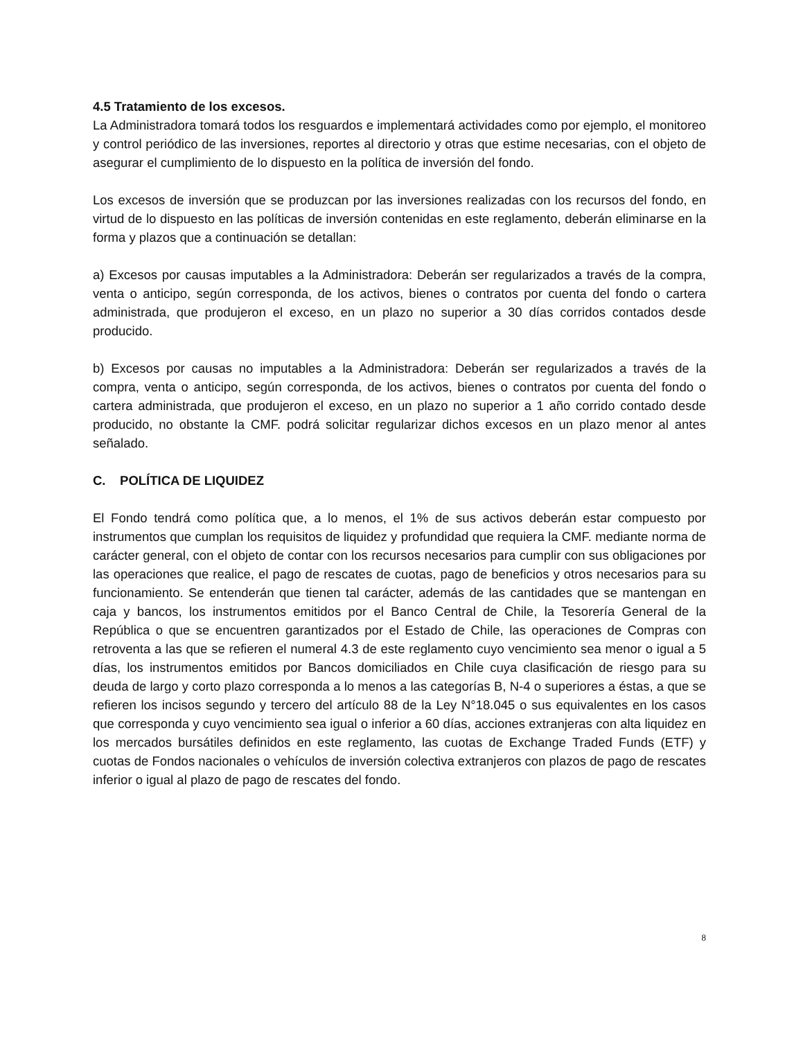4.5 Tratamiento de los excesos.
La Administradora tomará todos los resguardos e implementará actividades como por ejemplo, el monitoreo y control periódico de las inversiones, reportes al directorio y otras que estime necesarias, con el objeto de asegurar el cumplimiento de lo dispuesto en la política de inversión del fondo.
Los excesos de inversión que se produzcan por las inversiones realizadas con los recursos del fondo, en virtud de lo dispuesto en las políticas de inversión contenidas en este reglamento, deberán eliminarse en la forma y plazos que a continuación se detallan:
a) Excesos por causas imputables a la Administradora: Deberán ser regularizados a través de la compra, venta o anticipo, según corresponda, de los activos, bienes o contratos por cuenta del fondo o cartera administrada, que produjeron el exceso, en un plazo no superior a 30 días corridos contados desde producido.
b) Excesos por causas no imputables a la Administradora: Deberán ser regularizados a través de la compra, venta o anticipo, según corresponda, de los activos, bienes o contratos por cuenta del fondo o cartera administrada, que produjeron el exceso, en un plazo no superior a 1 año corrido contado desde producido, no obstante la CMF. podrá solicitar regularizar dichos excesos en un plazo menor al antes señalado.
C. POLÍTICA DE LIQUIDEZ
El Fondo tendrá como política que, a lo menos, el 1% de sus activos deberán estar compuesto por instrumentos que cumplan los requisitos de liquidez y profundidad que requiera la CMF. mediante norma de carácter general, con el objeto de contar con los recursos necesarios para cumplir con sus obligaciones por las operaciones que realice, el pago de rescates de cuotas, pago de beneficios y otros necesarios para su funcionamiento. Se entenderán que tienen tal carácter, además de las cantidades que se mantengan en caja y bancos, los instrumentos emitidos por el Banco Central de Chile, la Tesorería General de la República o que se encuentren garantizados por el Estado de Chile, las operaciones de Compras con retroventa a las que se refieren el numeral 4.3 de este reglamento cuyo vencimiento sea menor o igual a 5 días, los instrumentos emitidos por Bancos domiciliados en Chile cuya clasificación de riesgo para su deuda de largo y corto plazo corresponda a lo menos a las categorías B, N-4 o superiores a éstas, a que se refieren los incisos segundo y tercero del artículo 88 de la Ley N°18.045 o sus equivalentes en los casos que corresponda y cuyo vencimiento sea igual o inferior a 60 días, acciones extranjeras con alta liquidez en los mercados bursátiles definidos en este reglamento, las cuotas de Exchange Traded Funds (ETF) y cuotas de Fondos nacionales o vehículos de inversión colectiva extranjeros con plazos de pago de rescates inferior o igual al plazo de pago de rescates del fondo.
8